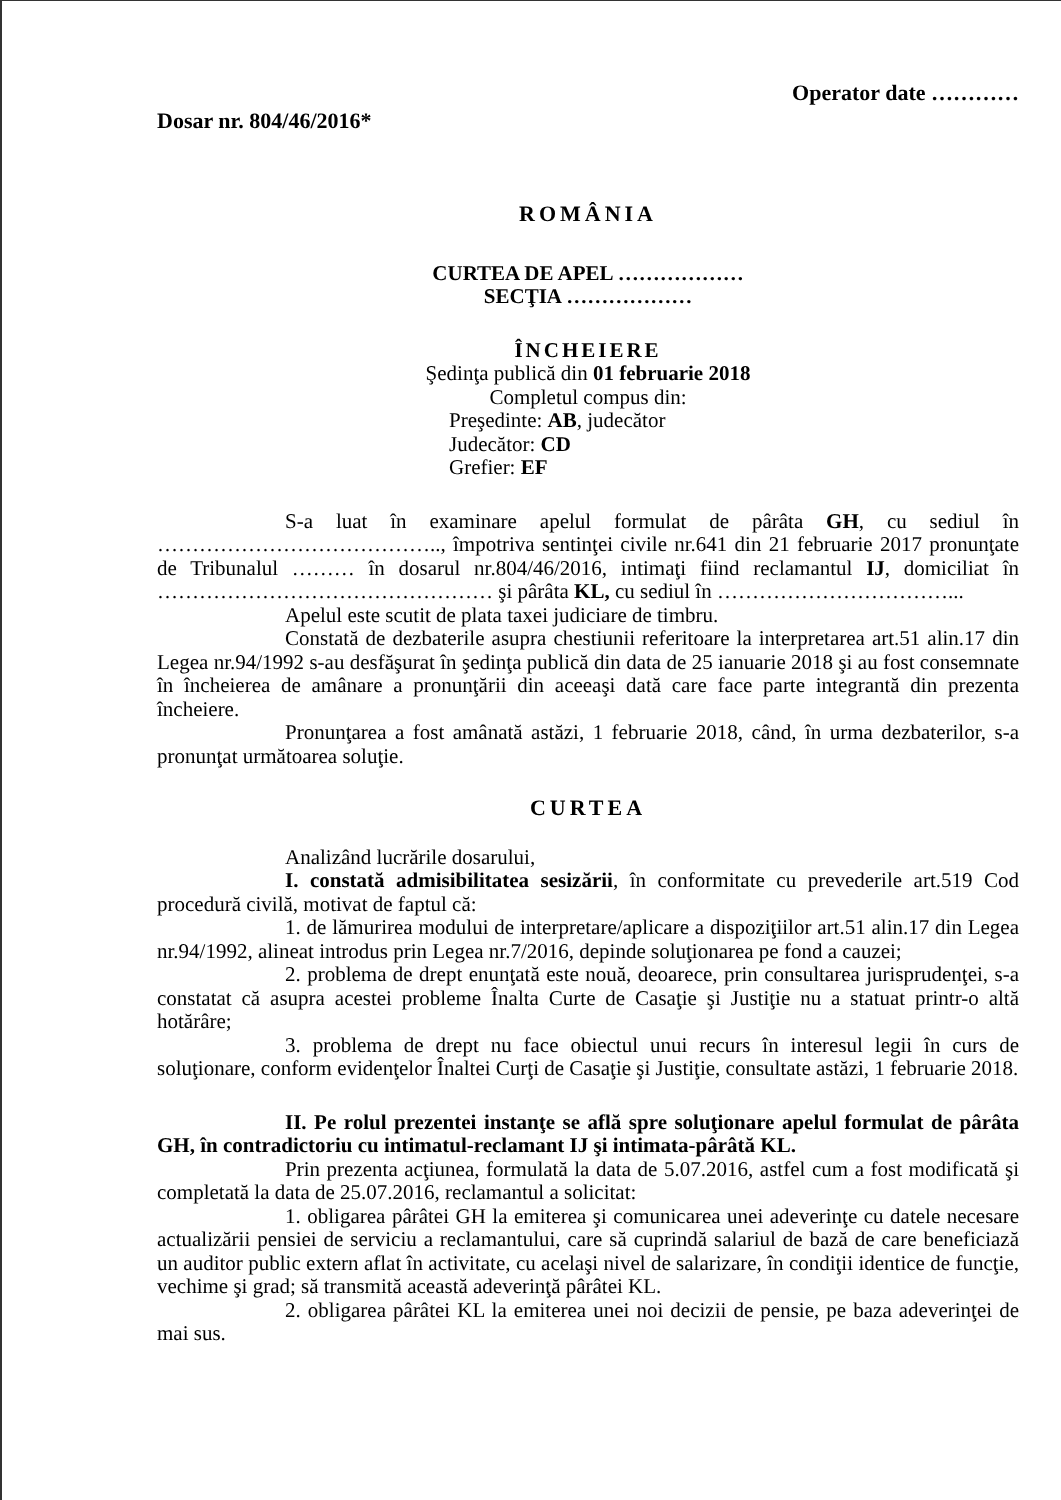Operator date …………
Dosar nr. 804/46/2016*
ROMÂNIA
CURTEA DE APEL ………………
SECŢIA ………………
ÎNCHEIERE
Şedinţa publică din 01 februarie 2018
Completul compus din:
Preşedinte: AB, judecător
Judecător: CD
Grefier: EF
S-a luat în examinare apelul formulat de pârâta GH, cu sediul în ………………………………….., împotriva sentinţei civile nr.641 din 21 februarie 2017 pronunţate de Tribunalul ……… în dosarul nr.804/46/2016, intimaţi fiind reclamantul IJ, domiciliat în ………………………………………… şi pârâta KL, cu sediul în ……………………………...
Apelul este scutit de plata taxei judiciare de timbru.
Constată de dezbaterile asupra chestiunii referitoare la interpretarea art.51 alin.17 din Legea nr.94/1992 s-au desfăşurat în şedinţa publică din data de 25 ianuarie 2018 şi au fost consemnate în încheierea de amânare a pronunţării din aceeaşi dată care face parte integrantă din prezenta încheiere.
Pronunţarea a fost amânată astăzi, 1 februarie 2018, când, în urma dezbaterilor, s-a pronunţat următoarea soluţie.
CURTEA
Analizând lucrările dosarului,
I. constată admisibilitatea sesizării, în conformitate cu prevederile art.519 Cod procedură civilă, motivat de faptul că:
1. de lămurirea modului de interpretare/aplicare a dispoziţiilor art.51 alin.17 din Legea nr.94/1992, alineat introdus prin Legea nr.7/2016, depinde soluţionarea pe fond a cauzei;
2. problema de drept enunţată este nouă, deoarece, prin consultarea jurisprudenţei, s-a constatat că asupra acestei probleme Înalta Curte de Casaţie şi Justiţie nu a statuat printr-o altă hotărâre;
3. problema de drept nu face obiectul unui recurs în interesul legii în curs de soluţionare, conform evidenţelor Înaltei Curţi de Casaţie şi Justiţie, consultate astăzi, 1 februarie 2018.
II. Pe rolul prezentei instanţe se află spre soluţionare apelul formulat de pârâta GH, în contradictoriu cu intimatul-reclamant IJ şi intimata-pârâtă KL.
Prin prezenta acţiunea, formulată la data de 5.07.2016, astfel cum a fost modificată şi completată la data de 25.07.2016, reclamantul a solicitat:
1. obligarea pârâtei GH la emiterea şi comunicarea unei adeverinţe cu datele necesare actualizării pensiei de serviciu a reclamantului, care să cuprindă salariul de bază de care beneficiază un auditor public extern aflat în activitate, cu acelaşi nivel de salarizare, în condiţii identice de funcţie, vechime şi grad; să transmită această adeverinţă pârâtei KL.
2. obligarea pârâtei KL la emiterea unei noi decizii de pensie, pe baza adeverinţei de mai sus.